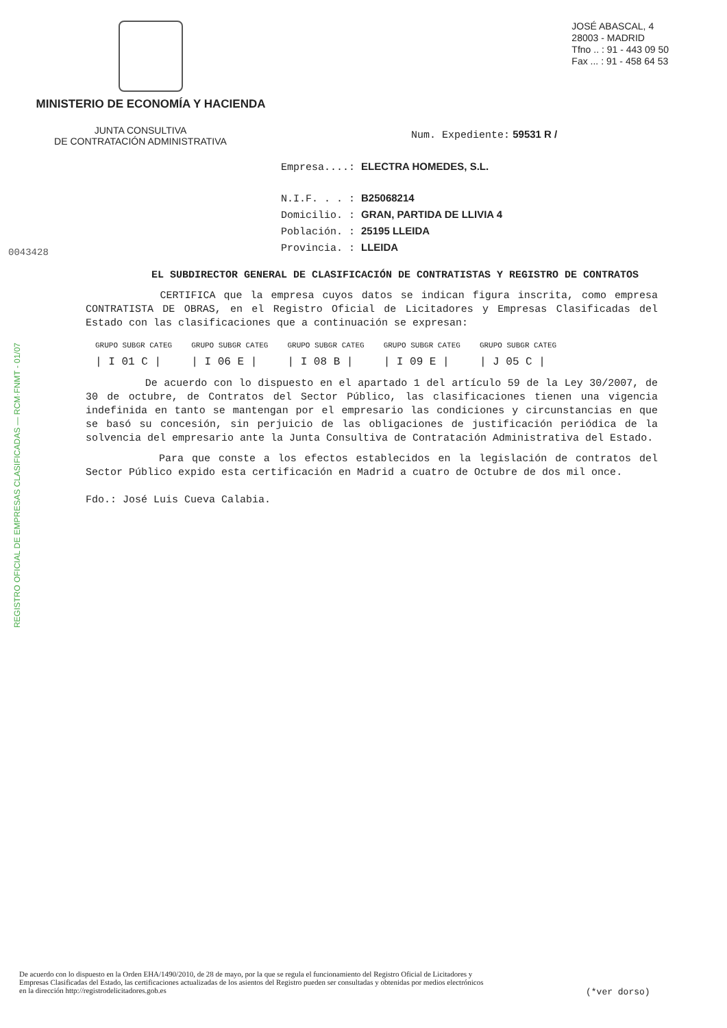MINISTERIO DE ECONOMÍA Y HACIENDA
JOSÉ ABASCAL, 4
28003 - MADRID
Tfno .. : 91 - 443 09 50
Fax ... : 91 - 458 64 53
JUNTA CONSULTIVA
DE CONTRATACIÓN ADMINISTRATIVA
Num. Expediente: 59531 R /
0043428
REGISTRO OFICIAL DE EMPRESAS CLASIFICADAS — RCM·FNMT - 01/07
Empresa....: ELECTRA HOMEDES, S.L.
N.I.F. . . : B25068214
Domicilio. : GRAN, PARTIDA DE LLIVIA 4
Población. : 25195 LLEIDA
Provincia. : LLEIDA
EL SUBDIRECTOR GENERAL DE CLASIFICACIÓN DE CONTRATISTAS Y REGISTRO DE CONTRATOS
CERTIFICA que la empresa cuyos datos se indican figura inscrita, como empresa CONTRATISTA DE OBRAS, en el Registro Oficial de Licitadores y Empresas Clasificadas del Estado con las clasificaciones que a continuación se expresan:
| GRUPO SUBGR CATEG | GRUPO SUBGR CATEG | GRUPO SUBGR CATEG | GRUPO SUBGR CATEG | GRUPO SUBGR CATEG |
| --- | --- | --- | --- | --- |
| / I 01 C / | / I 06 E / | / I 08 B / | / I 09 E / | / J 05 C / |
De acuerdo con lo dispuesto en el apartado 1 del artículo 59 de la Ley 30/2007, de 30 de octubre, de Contratos del Sector Público, las clasificaciones tienen una vigencia indefinida en tanto se mantengan por el empresario las condiciones y circunstancias en que se basó su concesión, sin perjuicio de las obligaciones de justificación periódica de la solvencia del empresario ante la Junta Consultiva de Contratación Administrativa del Estado.
Para que conste a los efectos establecidos en la legislación de contratos del Sector Público expido esta certificación en Madrid a cuatro de Octubre de dos mil once.
Fdo.: José Luis Cueva Calabia.
De acuerdo con lo dispuesto en la Orden EHA/1490/2010, de 28 de mayo, por la que se regula el funcionamiento del Registro Oficial de Licitadores y Empresas Clasificadas del Estado, las certificaciones actualizadas de los asientos del Registro pueden ser consultadas y obtenidas por medios electrónicos en la dirección http://registrodelicitadores.gob.es
(*ver dorso)